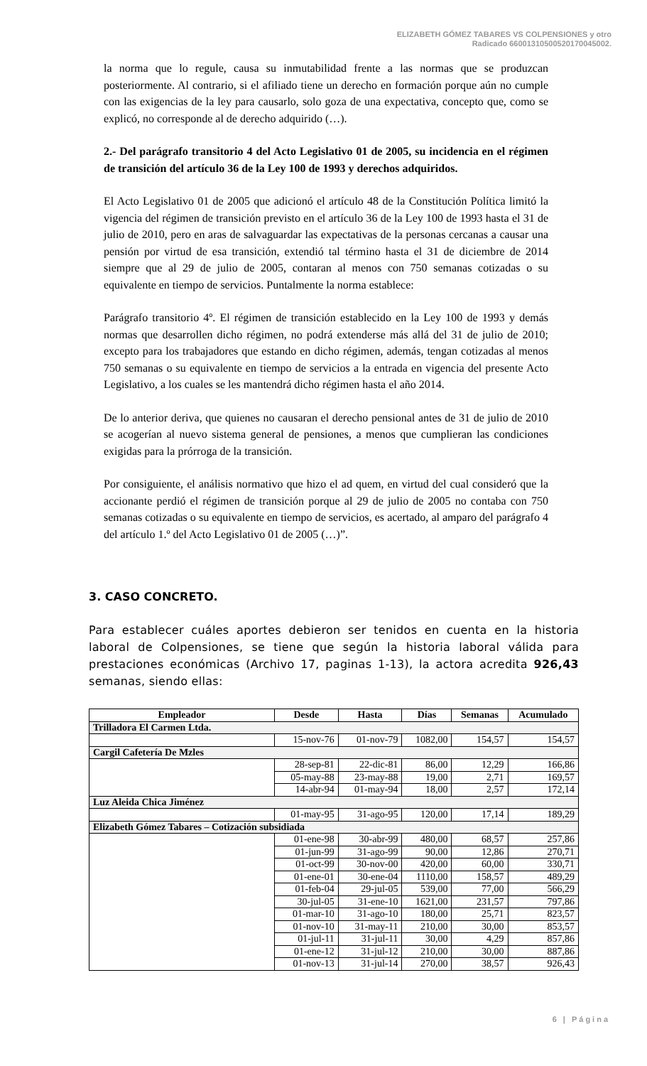ELIZABETH GÓMEZ TABARES VS COLPENSIONES y otro
Radicado 66001310500520170045002.
la norma que lo regule, causa su inmutabilidad frente a las normas que se produzcan posteriormente. Al contrario, si el afiliado tiene un derecho en formación porque aún no cumple con las exigencias de la ley para causarlo, solo goza de una expectativa, concepto que, como se explicó, no corresponde al de derecho adquirido (…).
2.- Del parágrafo transitorio 4 del Acto Legislativo 01 de 2005, su incidencia en el régimen de transición del artículo 36 de la Ley 100 de 1993 y derechos adquiridos.
El Acto Legislativo 01 de 2005 que adicionó el artículo 48 de la Constitución Política limitó la vigencia del régimen de transición previsto en el artículo 36 de la Ley 100 de 1993 hasta el 31 de julio de 2010, pero en aras de salvaguardar las expectativas de la personas cercanas a causar una pensión por virtud de esa transición, extendió tal término hasta el 31 de diciembre de 2014 siempre que al 29 de julio de 2005, contaran al menos con 750 semanas cotizadas o su equivalente en tiempo de servicios. Puntalmente la norma establece:
Parágrafo transitorio 4º. El régimen de transición establecido en la Ley 100 de 1993 y demás normas que desarrollen dicho régimen, no podrá extenderse más allá del 31 de julio de 2010; excepto para los trabajadores que estando en dicho régimen, además, tengan cotizadas al menos 750 semanas o su equivalente en tiempo de servicios a la entrada en vigencia del presente Acto Legislativo, a los cuales se les mantendrá dicho régimen hasta el año 2014.
De lo anterior deriva, que quienes no causaran el derecho pensional antes de 31 de julio de 2010 se acogerían al nuevo sistema general de pensiones, a menos que cumplieran las condiciones exigidas para la prórroga de la transición.
Por consiguiente, el análisis normativo que hizo el ad quem, en virtud del cual consideró que la accionante perdió el régimen de transición porque al 29 de julio de 2005 no contaba con 750 semanas cotizadas o su equivalente en tiempo de servicios, es acertado, al amparo del parágrafo 4 del artículo 1.º del Acto Legislativo 01 de 2005 (…)”.
3. CASO CONCRETO.
Para establecer cuáles aportes debieron ser tenidos en cuenta en la historia laboral de Colpensiones, se tiene que según la historia laboral válida para prestaciones económicas (Archivo 17, paginas 1-13), la actora acredita 926,43 semanas, siendo ellas:
| Empleador | Desde | Hasta | Días | Semanas | Acumulado |
| --- | --- | --- | --- | --- | --- |
| Trilladora El Carmen Ltda. | | | | | |
| | 15-nov-76 | 01-nov-79 | 1082,00 | 154,57 | 154,57 |
| Cargil Cafetería De Mzles | | | | | |
| | 28-sep-81 | 22-dic-81 | 86,00 | 12,29 | 166,86 |
| | 05-may-88 | 23-may-88 | 19,00 | 2,71 | 169,57 |
| | 14-abr-94 | 01-may-94 | 18,00 | 2,57 | 172,14 |
| Luz Aleida Chica Jiménez | | | | | |
| | 01-may-95 | 31-ago-95 | 120,00 | 17,14 | 189,29 |
| Elizabeth Gómez Tabares – Cotización subsidiada | | | | | |
| | 01-ene-98 | 30-abr-99 | 480,00 | 68,57 | 257,86 |
| | 01-jun-99 | 31-ago-99 | 90,00 | 12,86 | 270,71 |
| | 01-oct-99 | 30-nov-00 | 420,00 | 60,00 | 330,71 |
| | 01-ene-01 | 30-ene-04 | 1110,00 | 158,57 | 489,29 |
| | 01-feb-04 | 29-jul-05 | 539,00 | 77,00 | 566,29 |
| | 30-jul-05 | 31-ene-10 | 1621,00 | 231,57 | 797,86 |
| | 01-mar-10 | 31-ago-10 | 180,00 | 25,71 | 823,57 |
| | 01-nov-10 | 31-may-11 | 210,00 | 30,00 | 853,57 |
| | 01-jul-11 | 31-jul-11 | 30,00 | 4,29 | 857,86 |
| | 01-ene-12 | 31-jul-12 | 210,00 | 30,00 | 887,86 |
| | 01-nov-13 | 31-jul-14 | 270,00 | 38,57 | 926,43 |
6 | Página